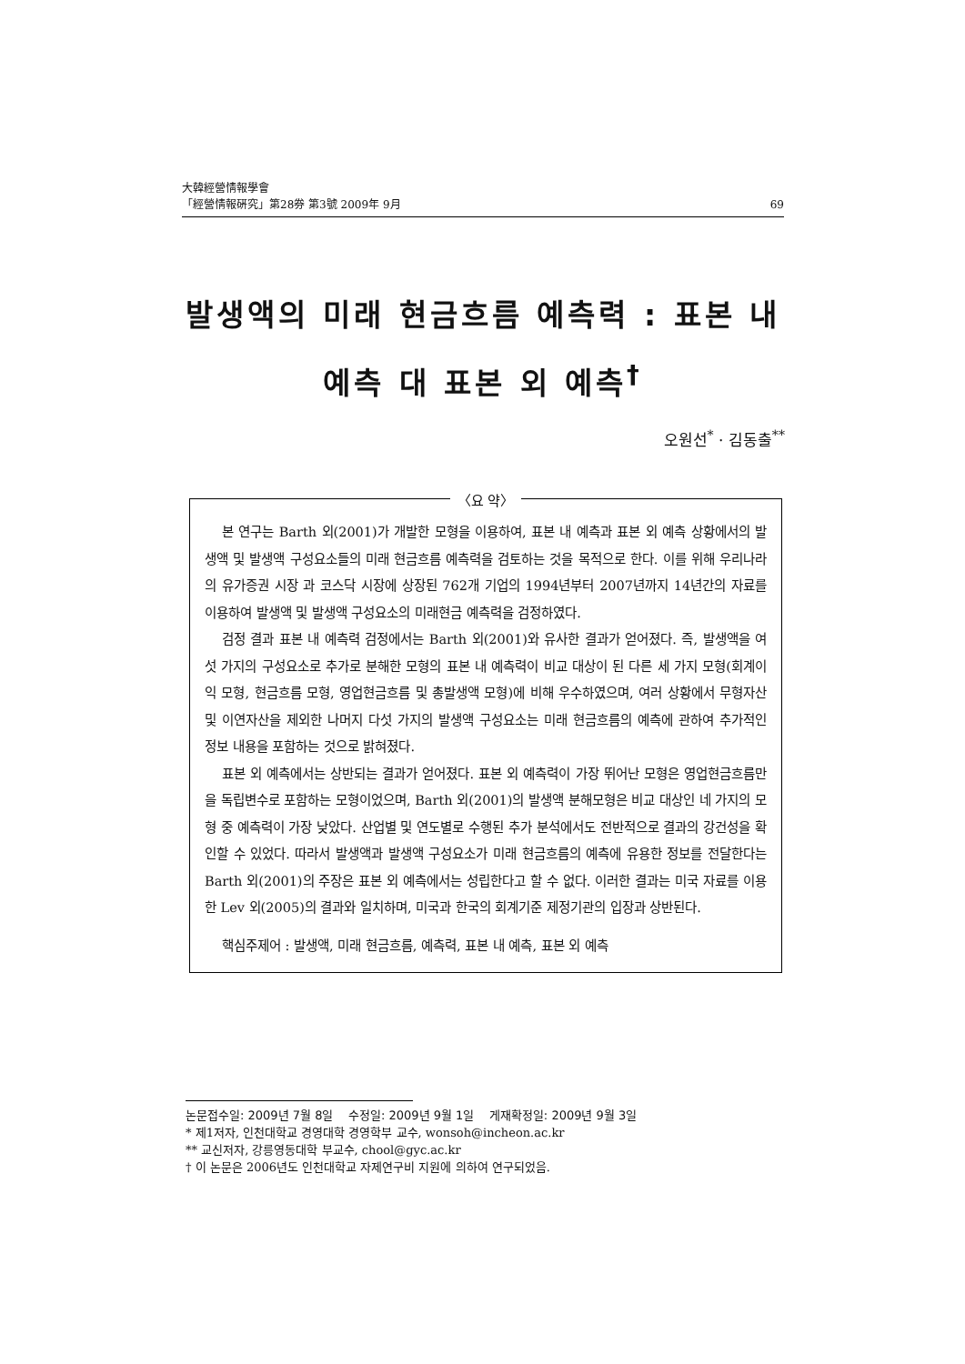大韓經營情報學會
「經營情報硏究」第28券 第3號 2009年 9月 69
발생액의 미래 현금흐름 예측력 : 표본 내
예측 대 표본 외 예측<sup>†</sup>
오원선<sup>*</sup> · 김동출<sup>**</sup>
〈요 약〉
본 연구는 Barth 외(2001)가 개발한 모형을 이용하여, 표본 내 예측과 표본 외 예측 상황에서의 발생액 및 발생액 구성요소들의 미래 현금흐름 예측력을 검토하는 것을 목적으로 한다. 이를 위해 우리나라의 유가증권 시장 과 코스닥 시장에 상장된 762개 기업의 1994년부터 2007년까지 14년간의 자료를 이용하여 발생액 및 발생액 구성요소의 미래현금 예측력을 검정하였다.
검정 결과 표본 내 예측력 검정에서는 Barth 외(2001)와 유사한 결과가 얻어졌다. 즉, 발생액을 여섯 가지의 구성요소로 추가로 분해한 모형의 표본 내 예측력이 비교 대상이 된 다른 세 가지 모형(회계이익 모형, 현금흐름 모형, 영업현금흐름 및 총발생액 모형)에 비해 우수하였으며, 여러 상황에서 무형자산 및 이연자산을 제외한 나머지 다섯 가지의 발생액 구성요소는 미래 현금흐름의 예측에 관하여 추가적인 정보 내용을 포함하는 것으로 밝혀졌다.
표본 외 예측에서는 상반되는 결과가 얻어졌다. 표본 외 예측력이 가장 뛰어난 모형은 영업현금흐름만을 독립변수로 포함하는 모형이었으며, Barth 외(2001)의 발생액 분해모형은 비교 대상인 네 가지의 모형 중 예측력이 가장 낮았다. 산업별 및 연도별로 수행된 추가 분석에서도 전반적으로 결과의 강건성을 확인할 수 있었다. 따라서 발생액과 발생액 구성요소가 미래 현금흐름의 예측에 유용한 정보를 전달한다는 Barth 외(2001)의 주장은 표본 외 예측에서는 성립한다고 할 수 없다. 이러한 결과는 미국 자료를 이용한 Lev 외(2005)의 결과와 일치하며, 미국과 한국의 회계기준 제정기관의 입장과 상반된다.
핵심주제어 : 발생액, 미래 현금흐름, 예측력, 표본 내 예측, 표본 외 예측
논문접수일: 2009년 7월 8일 수정일: 2009년 9월 1일 게재확정일: 2009년 9월 3일
* 제1저자, 인천대학교 경영대학 경영학부 교수, wonsoh@incheon.ac.kr
** 교신저자, 강릉영동대학 부교수, chool@gyc.ac.kr
† 이 논문은 2006년도 인천대학교 자제연구비 지원에 의하여 연구되었음.